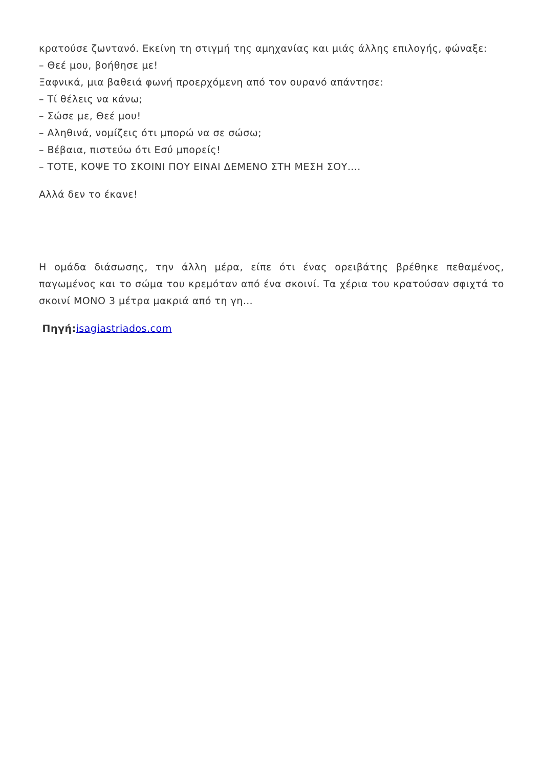κρατούσε ζωντανό. Εκείνη τη στιγμή της αμηχανίας και μιάς άλλης επιλογής, φώναξε:
– Θεέ μου, βοήθησε με!
Ξαφνικά, μια βαθειά φωνή προερχόμενη από τον ουρανό απάντησε:
– Τί θέλεις να κάνω;
– Σώσε με, Θεέ μου!
– Αληθινά, νομίζεις ότι μπορώ να σε σώσω;
– Βέβαια, πιστεύω ότι Εσύ μπορείς!
– ΤΟΤΕ, ΚΟΨΕ ΤΟ ΣΚΟΙΝΙ ΠΟΥ ΕΙΝΑΙ ΔΕΜΕΝΟ ΣΤΗ ΜΕΣΗ ΣΟΥ….
Αλλά δεν το έκανε!
Η ομάδα διάσωσης, την άλλη μέρα, είπε ότι ένας ορειβάτης βρέθηκε πεθαμένος, παγωμένος και το σώμα του κρεμόταν από ένα σκοινί. Τα χέρια του κρατούσαν σφιχτά το σκοινί ΜΟΝΟ 3 μέτρα μακριά από τη γη…
Πηγή: isagiastriados.com